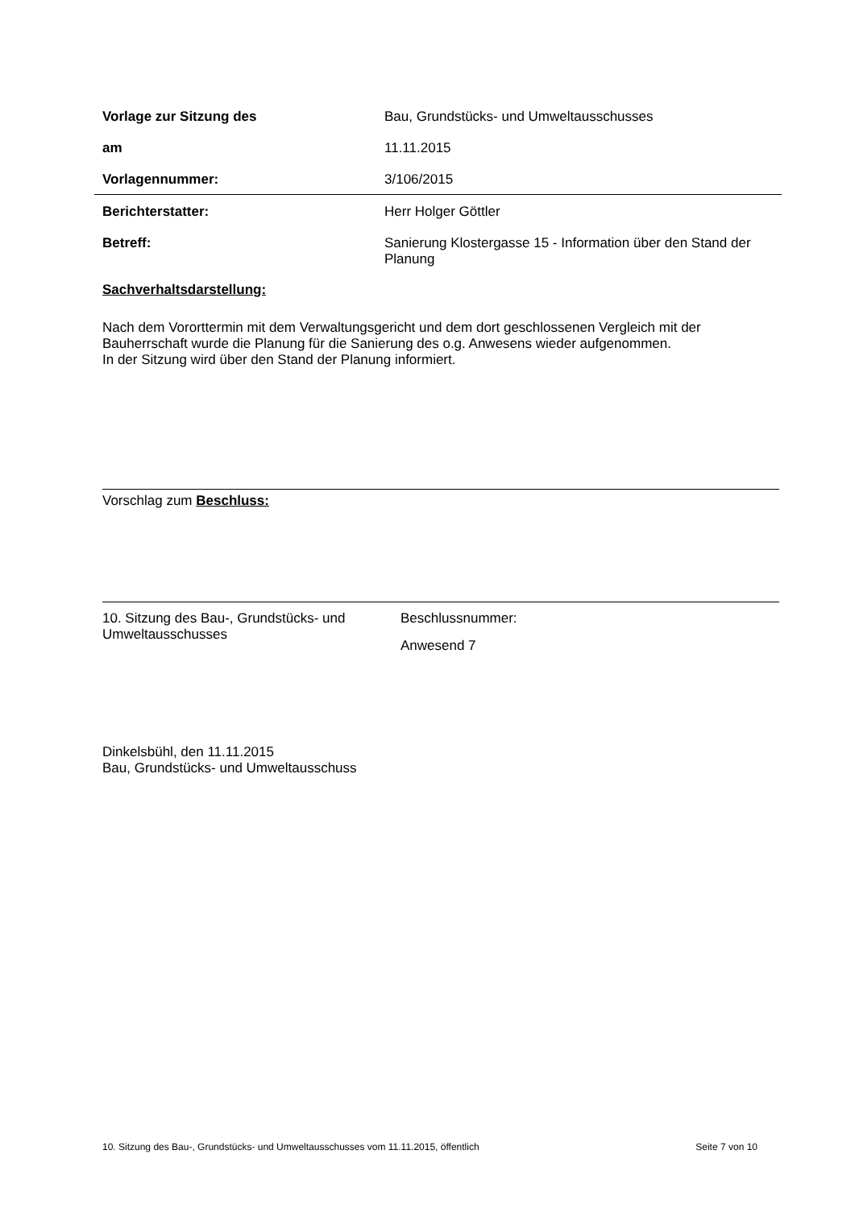Vorlage zur Sitzung des Bau, Grundstücks- und Umweltausschusses
am 11.11.2015
Vorlagennummer: 3/106/2015
Berichterstatter: Herr Holger Göttler
Betreff: Sanierung Klostergasse 15 - Information über den Stand der Planung
Sachverhaltsdarstellung:
Nach dem Vororttermin mit dem Verwaltungsgericht und dem dort geschlossenen Vergleich mit der Bauherrschaft wurde die Planung für die Sanierung des o.g. Anwesens wieder aufgenommen.
In der Sitzung wird über den Stand der Planung informiert.
Vorschlag zum Beschluss:
10. Sitzung des Bau-, Grundstücks- und Umweltausschusses
Beschlussnummer:
Anwesend 7
Dinkelsbühl, den 11.11.2015
Bau, Grundstücks- und Umweltausschuss
10. Sitzung des Bau-, Grundstücks- und Umweltausschusses vom 11.11.2015, öffentlich Seite 7 von 10